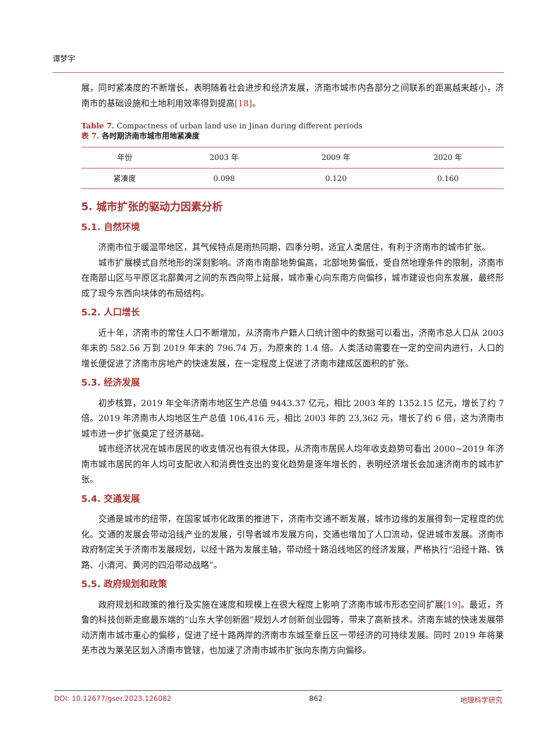谭梦宇
展，同时紧凑度的不断增长，表明随着社会进步和经济发展，济南市城市内各部分之间联系的距离越来越小，济南市的基础设施和土地利用效率得到提高[18]。
Table 7. Compactness of urban land use in Jinan during different periods
表 7. 各时期济南市城市用地紧凑度
| 年份 | 2003 年 | 2009 年 | 2020 年 |
| 紧凑度 | 0.098 | 0.120 | 0.160 |
5. 城市扩张的驱动力因素分析
5.1. 自然环境
济南市位于暖温带地区，其气候特点是雨热同期，四季分明，适宜人类居住，有利于济南市的城市扩张。
城市扩展模式自然地形的深刻影响。济南市南部地势偏高，北部地势偏低，受自然地理条件的限制，济南市在南部山区与平原区北部黄河之间的东西向带上延展，城市重心向东南方向偏移，城市建设也向东发展，最终形成了现今东西向块体的布局结构。
5.2. 人口增长
近十年，济南市的常住人口不断增加，从济南市户籍人口统计图中的数据可以看出，济南市总人口从 2003 年末的 582.56 万到 2019 年末的 796.74 万，为原来的 1.4 倍。人类活动需要在一定的空间内进行，人口的增长便促进了济南市房地产的快速发展，在一定程度上促进了济南市建成区面积的扩张。
5.3. 经济发展
初步核算，2019 年全年济南市地区生产总值 9443.37 亿元，相比 2003 年的 1352.15 亿元，增长了约 7 倍。2019 年济南市人均地区生产总值 106,416 元，相比 2003 年的 23,362 元，增长了约 6 倍，这为济南市城市进一步扩张奠定了经济基础。
城市经济状况在城市居民的收支情况也有很大体现，从济南市居民人均年收支趋势可看出 2000~2019 年济南市城市居民的年人均可支配收入和消费性支出的变化趋势是逐年增长的，表明经济增长会加速济南市的城市扩张。
5.4. 交通发展
交通是城市的纽带，在国家城市化政策的推进下，济南市交通不断发展，城市边缘的发展得到一定程度的优化。交通的发展会带动沿线产业的发展，引导者城市发展方向，交通也增加了人口流动，促进城市发展。济南市政府制定关于济南市发展规划，以经十路为发展主轴，带动经十路沿线地区的经济发展，严格执行“沿经十路、铁路、小清河、黄河的四沿带动战略”。
5.5. 政府规划和政策
政府规划和政策的推行及实施在速度和规模上在很大程度上影响了济南市城市形态空间扩展[19]。最近，齐鲁的科技创新走廊最东端的“山东大学创新圈”规划人才创新创业园等，带来了高新技术。济南东城的快速发展带动济南市城市重心的偏移，促进了经十路两岸的济南市东城至章丘区一带经济的可持续发展。同时 2019 年将莱芜市改为莱芜区划入济南市管辖，也加速了济南市城市扩张向东南方向偏移。
DOI: 10.12677/gser.2023.126082 862 地理科学研究